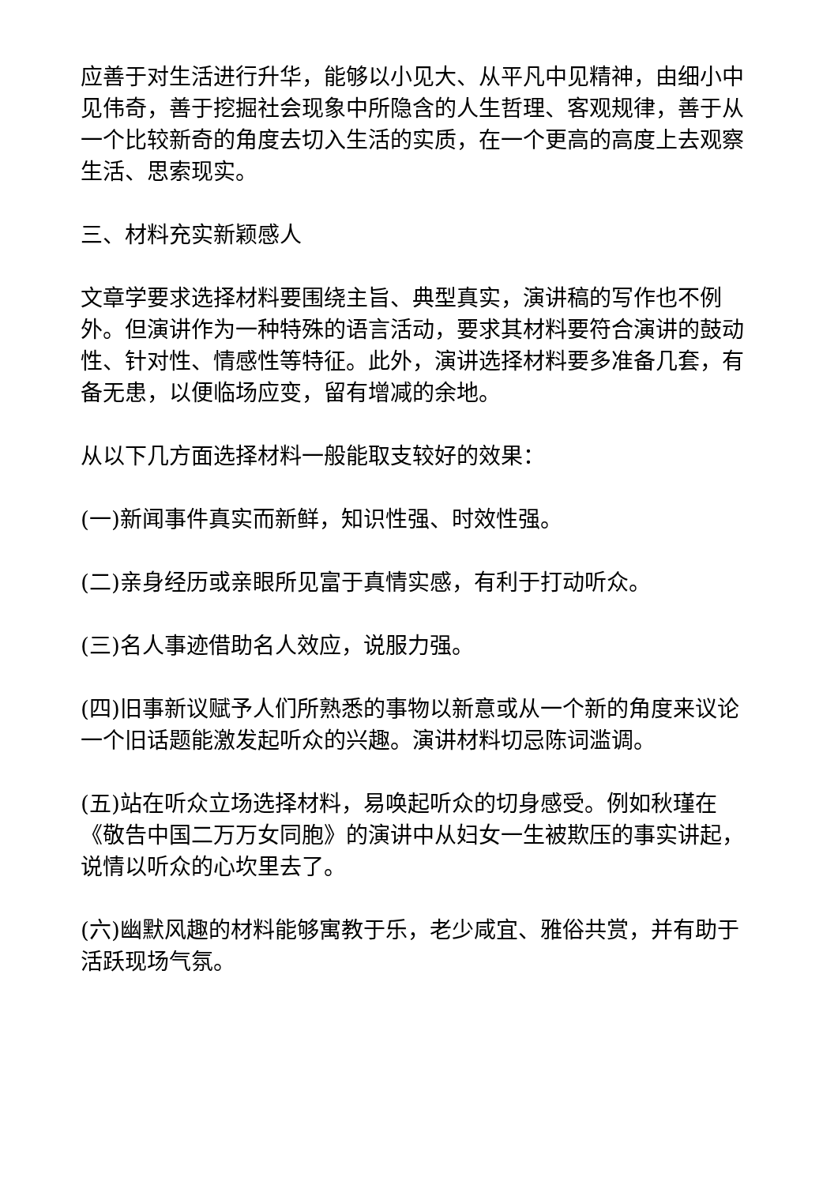应善于对生活进行升华，能够以小见大、从平凡中见精神，由细小中见伟奇，善于挖掘社会现象中所隐含的人生哲理、客观规律，善于从一个比较新奇的角度去切入生活的实质，在一个更高的高度上去观察生活、思索现实。
三、材料充实新颖感人
文章学要求选择材料要围绕主旨、典型真实，演讲稿的写作也不例外。但演讲作为一种特殊的语言活动，要求其材料要符合演讲的鼓动性、针对性、情感性等特征。此外，演讲选择材料要多准备几套，有备无患，以便临场应变，留有增减的余地。
从以下几方面选择材料一般能取支较好的效果：
(一)新闻事件真实而新鲜，知识性强、时效性强。
(二)亲身经历或亲眼所见富于真情实感，有利于打动听众。
(三)名人事迹借助名人效应，说服力强。
(四)旧事新议赋予人们所熟悉的事物以新意或从一个新的角度来议论一个旧话题能激发起听众的兴趣。演讲材料切忌陈词滥调。
(五)站在听众立场选择材料，易唤起听众的切身感受。例如秋瑾在《敬告中国二万万女同胞》的演讲中从妇女一生被欺压的事实讲起，说情以听众的心坎里去了。
(六)幽默风趣的材料能够寓教于乐，老少咸宜、雅俗共赏，并有助于活跃现场气氛。